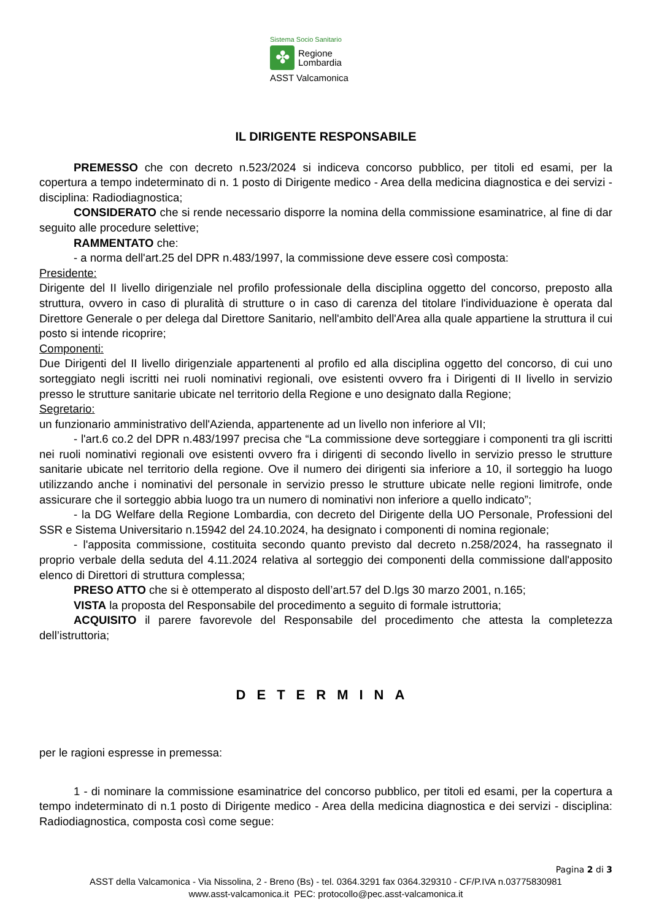Sistema Socio Sanitario
✤
Regione
Lombardia
ASST Valcamonica
IL DIRIGENTE RESPONSABILE
PREMESSO che con decreto n.523/2024 si indiceva concorso pubblico, per titoli ed esami, per la copertura a tempo indeterminato di n. 1 posto di Dirigente medico - Area della medicina diagnostica e dei servizi - disciplina: Radiodiagnostica;
CONSIDERATO che si rende necessario disporre la nomina della commissione esaminatrice, al fine di dar seguito alle procedure selettive;
RAMMENTATO che:
- a norma dell'art.25 del DPR n.483/1997, la commissione deve essere così composta:
Presidente:
Dirigente del II livello dirigenziale nel profilo professionale della disciplina oggetto del concorso, preposto alla struttura, ovvero in caso di pluralità di strutture o in caso di carenza del titolare l'individuazione è operata dal Direttore Generale o per delega dal Direttore Sanitario, nell'ambito dell'Area alla quale appartiene la struttura il cui posto si intende ricoprire;
Componenti:
Due Dirigenti del II livello dirigenziale appartenenti al profilo ed alla disciplina oggetto del concorso, di cui uno sorteggiato negli iscritti nei ruoli nominativi regionali, ove esistenti ovvero fra i Dirigenti di II livello in servizio presso le strutture sanitarie ubicate nel territorio della Regione e uno designato dalla Regione;
Segretario:
un funzionario amministrativo dell'Azienda, appartenente ad un livello non inferiore al VII;
- l'art.6 co.2 del DPR n.483/1997 precisa che “La commissione deve sorteggiare i componenti tra gli iscritti nei ruoli nominativi regionali ove esistenti ovvero fra i dirigenti di secondo livello in servizio presso le strutture sanitarie ubicate nel territorio della regione. Ove il numero dei dirigenti sia inferiore a 10, il sorteggio ha luogo utilizzando anche i nominativi del personale in servizio presso le strutture ubicate nelle regioni limitrofe, onde assicurare che il sorteggio abbia luogo tra un numero di nominativi non inferiore a quello indicato”;
- la DG Welfare della Regione Lombardia, con decreto del Dirigente della UO Personale, Professioni del SSR e Sistema Universitario n.15942 del 24.10.2024, ha designato i componenti di nomina regionale;
- l'apposita commissione, costituita secondo quanto previsto dal decreto n.258/2024, ha rassegnato il proprio verbale della seduta del 4.11.2024 relativa al sorteggio dei componenti della commissione dall'apposito elenco di Direttori di struttura complessa;
PRESO ATTO che si è ottemperato al disposto dell’art.57 del D.lgs 30 marzo 2001, n.165;
VISTA la proposta del Responsabile del procedimento a seguito di formale istruttoria;
ACQUISITO il parere favorevole del Responsabile del procedimento che attesta la completezza dell’istruttoria;
DETERMINA
per le ragioni espresse in premessa:
1 - di nominare la commissione esaminatrice del concorso pubblico, per titoli ed esami, per la copertura a tempo indeterminato di n.1 posto di Dirigente medico - Area della medicina diagnostica e dei servizi - disciplina: Radiodiagnostica, composta così come segue:
Pagina 2 di 3
ASST della Valcamonica - Via Nissolina, 2 - Breno (Bs) - tel. 0364.3291 fax 0364.329310 - CF/P.IVA n.03775830981
www.asst-valcamonica.it PEC: protocollo@pec.asst-valcamonica.it